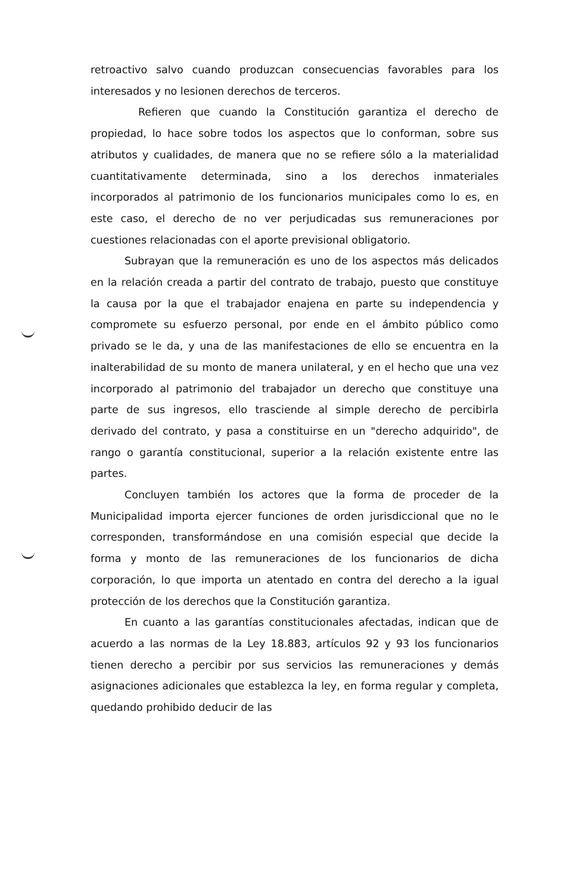retroactivo salvo cuando produzcan consecuencias favorables para los interesados y no lesionen derechos de terceros.
Refieren que cuando la Constitución garantiza el derecho de propiedad, lo hace sobre todos los aspectos que lo conforman, sobre sus atributos y cualidades, de manera que no se refiere sólo a la materialidad cuantitativamente determinada, sino a los derechos inmateriales incorporados al patrimonio de los funcionarios municipales como lo es, en este caso, el derecho de no ver perjudicadas sus remuneraciones por cuestiones relacionadas con el aporte previsional obligatorio.
Subrayan que la remuneración es uno de los aspectos más delicados en la relación creada a partir del contrato de trabajo, puesto que constituye la causa por la que el trabajador enajena en parte su independencia y compromete su esfuerzo personal, por ende en el ámbito público como privado se le da, y una de las manifestaciones de ello se encuentra en la inalterabilidad de su monto de manera unilateral, y en el hecho que una vez incorporado al patrimonio del trabajador un derecho que constituye una parte de sus ingresos, ello trasciende al simple derecho de percibirla derivado del contrato, y pasa a constituirse en un "derecho adquirido", de rango o garantía constitucional, superior a la relación existente entre las partes.
Concluyen también los actores que la forma de proceder de la Municipalidad importa ejercer funciones de orden jurisdiccional que no le corresponden, transformándose en una comisión especial que decide la forma y monto de las remuneraciones de los funcionarios de dicha corporación, lo que importa un atentado en contra del derecho a la igual protección de los derechos que la Constitución garantiza.
En cuanto a las garantías constitucionales afectadas, indican que de acuerdo a las normas de la Ley 18.883, artículos 92 y 93 los funcionarios tienen derecho a percibir por sus servicios las remuneraciones y demás asignaciones adicionales que establezca la ley, en forma regular y completa, quedando prohibido deducir de las